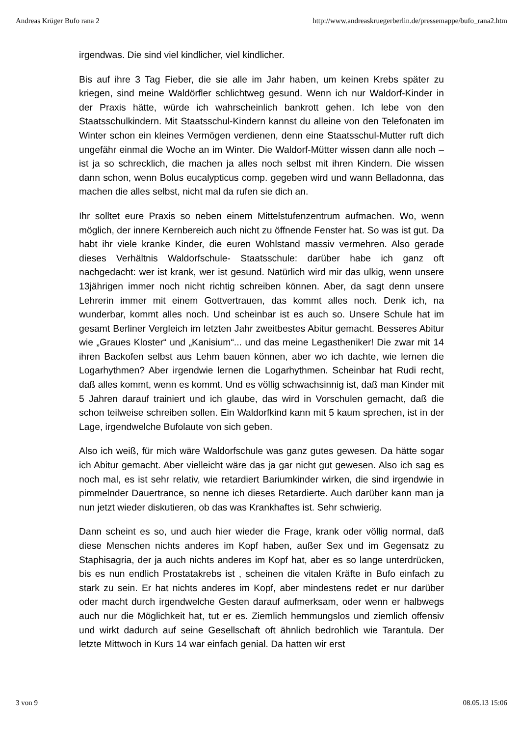Andreas Krüger Bufo rana 2 http://www.andreaskruegerberlin.de/pressemappe/bufo_rana2.htm
irgendwas. Die sind viel kindlicher, viel kindlicher.
Bis auf ihre 3 Tag Fieber, die sie alle im Jahr haben, um keinen Krebs später zu kriegen, sind meine Waldörfler schlichtweg gesund. Wenn ich nur Waldorf-Kinder in der Praxis hätte, würde ich wahrscheinlich bankrott gehen. Ich lebe von den Staatsschulkindern. Mit Staatsschul-Kindern kannst du alleine von den Telefonaten im Winter schon ein kleines Vermögen verdienen, denn eine Staatsschul-Mutter ruft dich ungefähr einmal die Woche an im Winter. Die Waldorf-Mütter wissen dann alle noch – ist ja so schrecklich, die machen ja alles noch selbst mit ihren Kindern. Die wissen dann schon, wenn Bolus eucalypticus comp. gegeben wird und wann Belladonna, das machen die alles selbst, nicht mal da rufen sie dich an.
Ihr solltet eure Praxis so neben einem Mittelstufenzentrum aufmachen. Wo, wenn möglich, der innere Kernbereich auch nicht zu öffnende Fenster hat. So was ist gut. Da habt ihr viele kranke Kinder, die euren Wohlstand massiv vermehren. Also gerade dieses Verhältnis Waldorfschule- Staatsschule: darüber habe ich ganz oft nachgedacht: wer ist krank, wer ist gesund. Natürlich wird mir das ulkig, wenn unsere 13jährigen immer noch nicht richtig schreiben können. Aber, da sagt denn unsere Lehrerin immer mit einem Gottvertrauen, das kommt alles noch. Denk ich, na wunderbar, kommt alles noch. Und scheinbar ist es auch so. Unsere Schule hat im gesamt Berliner Vergleich im letzten Jahr zweitbestes Abitur gemacht. Besseres Abitur wie „Graues Kloster“ und „Kanisium“... und das meine Legastheniker! Die zwar mit 14 ihren Backofen selbst aus Lehm bauen können, aber wo ich dachte, wie lernen die Logarhythmen? Aber irgendwie lernen die Logarhythmen. Scheinbar hat Rudi recht, daß alles kommt, wenn es kommt. Und es völlig schwachsinnig ist, daß man Kinder mit 5 Jahren darauf trainiert und ich glaube, das wird in Vorschulen gemacht, daß die schon teilweise schreiben sollen. Ein Waldorfkind kann mit 5 kaum sprechen, ist in der Lage, irgendwelche Bufolaute von sich geben.
Also ich weiß, für mich wäre Waldorfschule was ganz gutes gewesen. Da hätte sogar ich Abitur gemacht. Aber vielleicht wäre das ja gar nicht gut gewesen. Also ich sag es noch mal, es ist sehr relativ, wie retardiert Bariumkinder wirken, die sind irgendwie in pimmelnder Dauertrance, so nenne ich dieses Retardierte. Auch darüber kann man ja nun jetzt wieder diskutieren, ob das was Krankhaftes ist. Sehr schwierig.
Dann scheint es so, und auch hier wieder die Frage, krank oder völlig normal, daß diese Menschen nichts anderes im Kopf haben, außer Sex und im Gegensatz zu Staphisagria, der ja auch nichts anderes im Kopf hat, aber es so lange unterdrücken, bis es nun endlich Prostatakrebs ist , scheinen die vitalen Kräfte in Bufo einfach zu stark zu sein. Er hat nichts anderes im Kopf, aber mindestens redet er nur darüber oder macht durch irgendwelche Gesten darauf aufmerksam, oder wenn er halbwegs auch nur die Möglichkeit hat, tut er es. Ziemlich hemmungslos und ziemlich offensiv und wirkt dadurch auf seine Gesellschaft oft ähnlich bedrohlich wie Tarantula. Der letzte Mittwoch in Kurs 14 war einfach genial. Da hatten wir erst
3 von 9 08.05.13 15:06